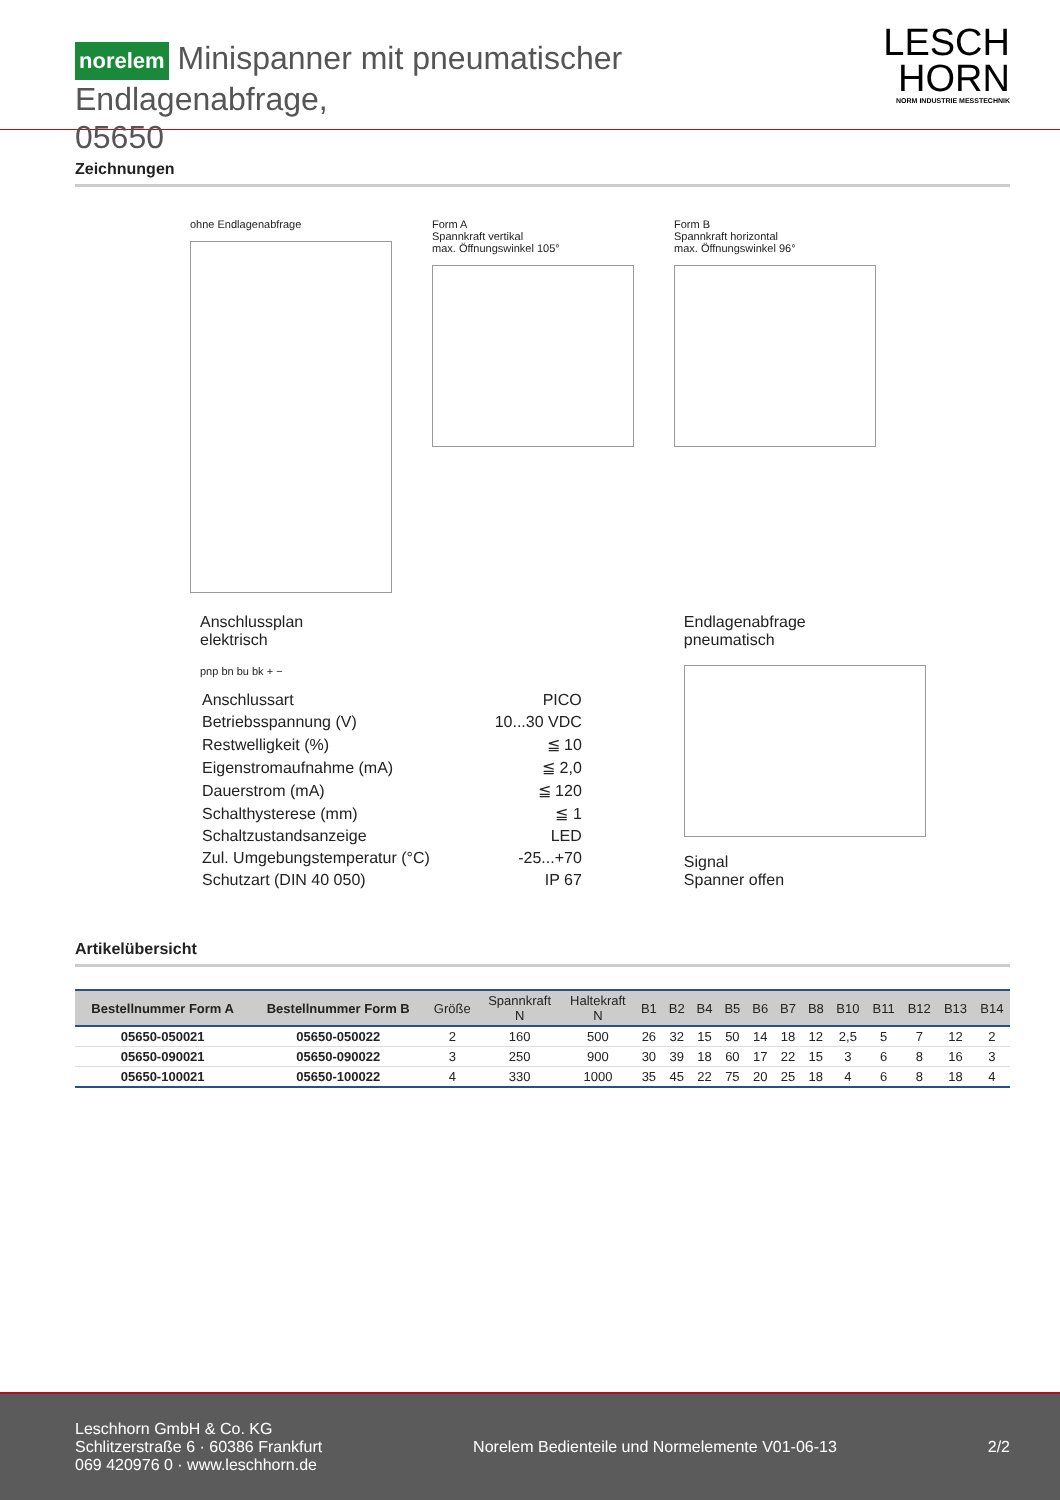norelem Minispanner mit pneumatischer Endlagenabfrage,
05650
LESCH
HORN
NORM INDUSTRIE MESSTECHNIK
Zeichnungen
ohne Endlagenabfrage Form A
Spannkraft vertikal
max. Öffnungswinkel 105°
Form B
Spannkraft horizontal
max. Öffnungswinkel 96°
Anschlussplan
elektrisch
pnp bn bu bk + −
| Anschlussart | PICO |
| Betriebsspannung (V) | 10...30 VDC |
| Restwelligkeit (%) | ≦ 10 |
| Eigenstromaufnahme (mA) | ≦ 2,0 |
| Dauerstrom (mA) | ≦ 120 |
| Schalthysterese (mm) | ≦ 1 |
| Schaltzustandsanzeige | LED |
| Zul. Umgebungstemperatur (°C) | -25...+70 |
| Schutzart (DIN 40 050) | IP 67 |
Endlagenabfrage
pneumatisch
Signal
Spanner offen
Artikelübersicht
| Bestellnummer Form A | Bestellnummer Form B | Größe | Spannkraft N | Haltekraft N | B1 | B2 | B4 | B5 | B6 | B7 | B8 | B10 | B11 | B12 | B13 | B14 |
| --- | --- | --- | --- | --- | --- | --- | --- | --- | --- | --- | --- | --- | --- | --- | --- | --- |
| 05650-050021 | 05650-050022 | 2 | 160 | 500 | 26 | 32 | 15 | 50 | 14 | 18 | 12 | 2,5 | 5 | 7 | 12 | 2 |
| 05650-090021 | 05650-090022 | 3 | 250 | 900 | 30 | 39 | 18 | 60 | 17 | 22 | 15 | 3 | 6 | 8 | 16 | 3 |
| 05650-100021 | 05650-100022 | 4 | 330 | 1000 | 35 | 45 | 22 | 75 | 20 | 25 | 18 | 4 | 6 | 8 | 18 | 4 |
Leschhorn GmbH & Co. KG
Schlitzerstraße 6 · 60386 Frankfurt
069 420976 0 · www.leschhorn.de
Norelem Bedienteile und Normelemente V01-06-13
2/2